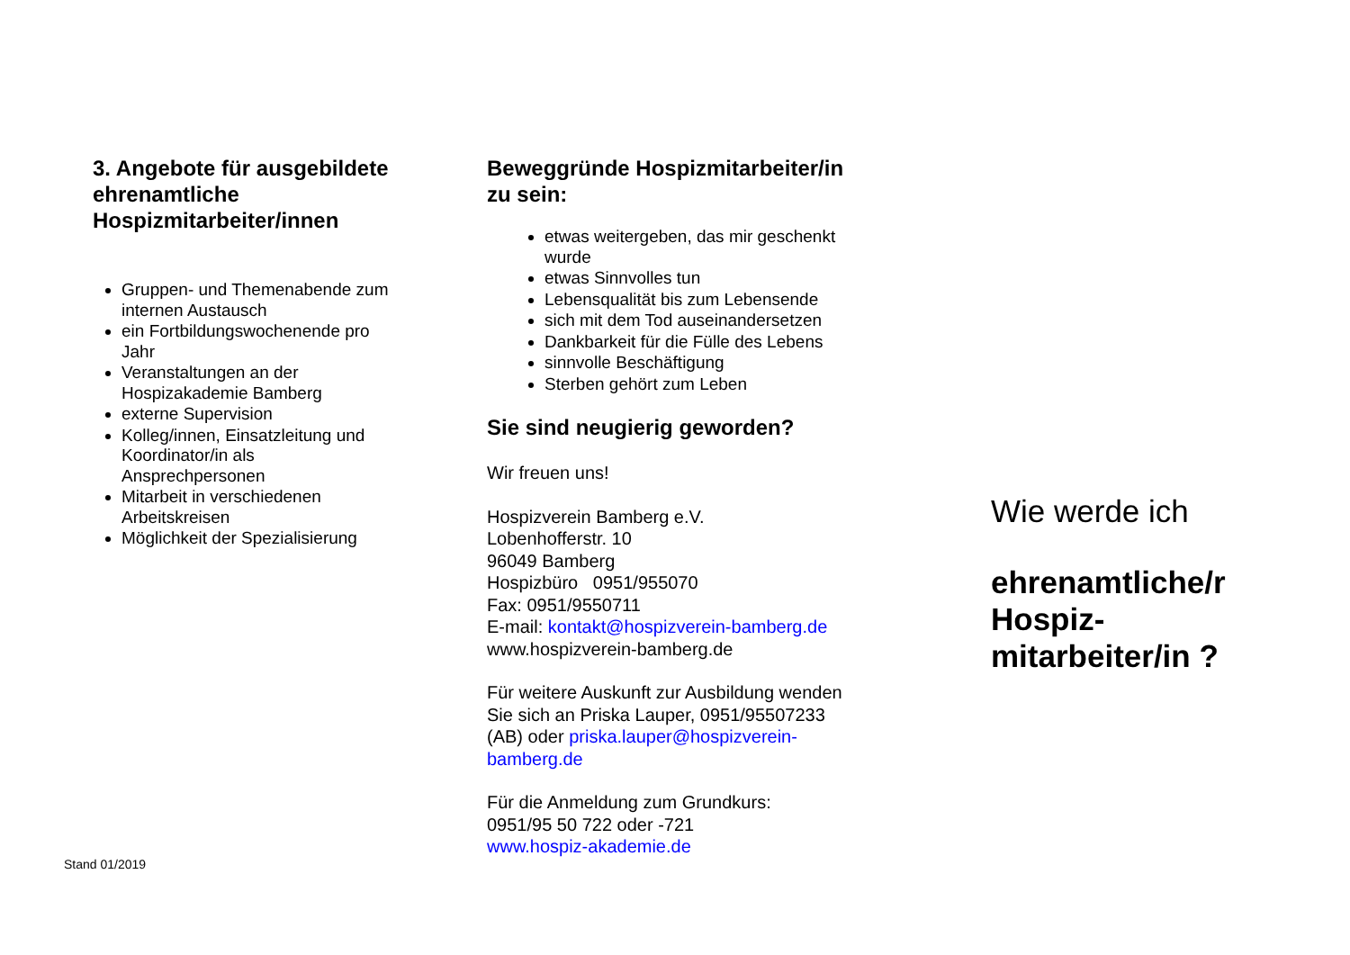3. Angebote für ausgebildete ehrenamtliche Hospizmitarbeiter/innen
Gruppen- und Themenabende zum internen Austausch
ein Fortbildungswochenende pro Jahr
Veranstaltungen an der Hospizakademie Bamberg
externe Supervision
Kolleg/innen, Einsatzleitung und Koordinator/in als Ansprechpersonen
Mitarbeit in verschiedenen Arbeitskreisen
Möglichkeit der Spezialisierung
Beweggründe Hospizmitarbeiter/in zu sein:
etwas weitergeben, das mir geschenkt wurde
etwas Sinnvolles tun
Lebensqualität bis zum Lebensende
sich mit dem Tod auseinandersetzen
Dankbarkeit für die Fülle des Lebens
sinnvolle Beschäftigung
Sterben gehört zum Leben
Sie sind neugierig geworden?
Wir freuen uns!
Hospizverein Bamberg e.V.
Lobenhofferstr. 10
96049 Bamberg
Hospizbüro 0951/955070
Fax: 0951/9550711
E-mail: kontakt@hospizverein-bamberg.de
www.hospizverein-bamberg.de
Für weitere Auskunft zur Ausbildung wenden Sie sich an Priska Lauper, 0951/95507233 (AB) oder priska.lauper@hospizverein-bamberg.de
Für die Anmeldung zum Grundkurs:
0951/95 50 722 oder -721
www.hospiz-akademie.de
Wie werde ich
ehrenamtliche/r Hospiz-
mitarbeiter/in ?
Stand 01/2019